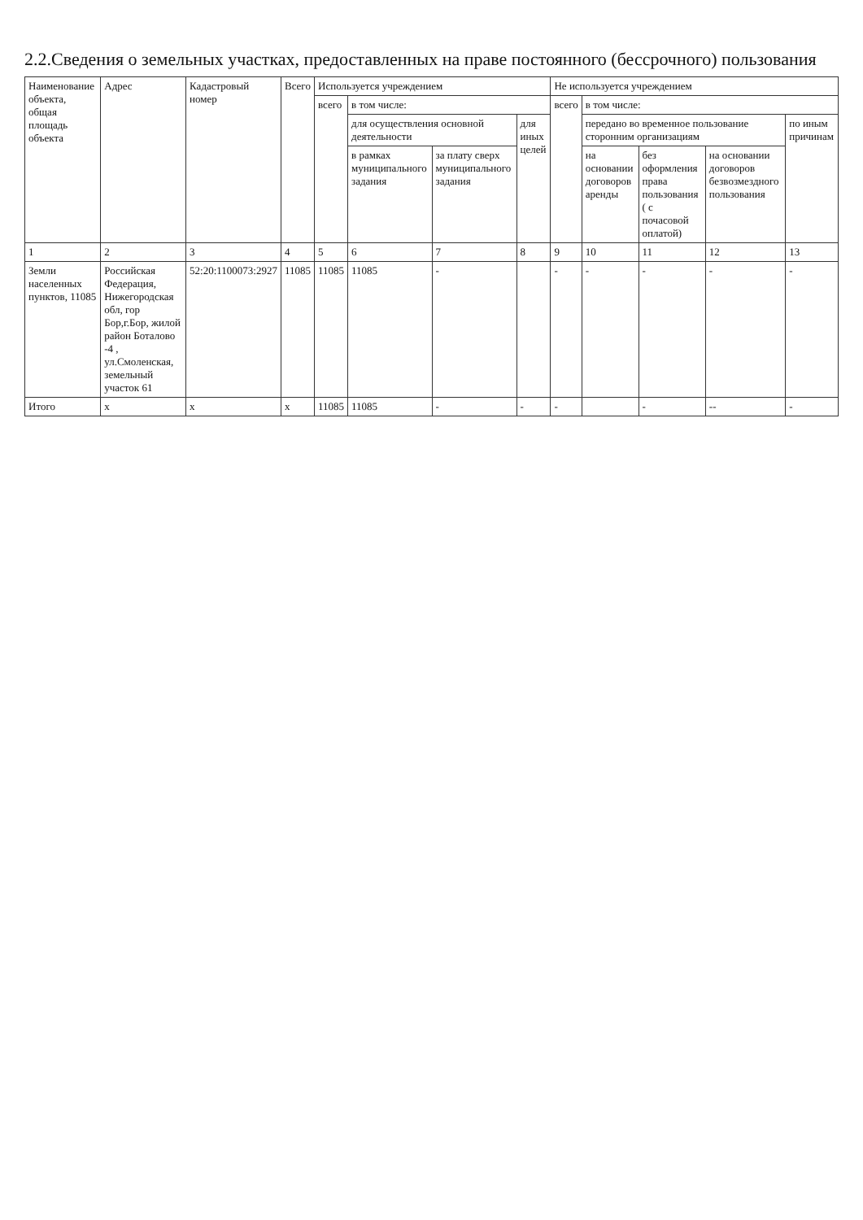2.2.Сведения о земельных участках, предоставленных на праве постоянного (бессрочного) пользования
| Наименование объекта, общая площадь объекта | Адрес | Кадастровый номер | Всего | Используется учреждением | | | | Не используется учреждением | | | | |
| --- | --- | --- | --- | --- | --- | --- | --- | --- | --- | --- | --- | --- |
| | | | | всего | в том числе: | | | всего | в том числе: | | | |
| | | | | | для осуществления основной деятельности | | для иных целей | | передано во временное пользование сторонним организациям | | | по иным причинам |
| | | | | | в рамках муниципального задания | за плату сверх муниципального задания | | | на основании договоров аренды | без оформления права пользования ( с почасовой оплатой) | на основании договоров безвозмездного пользования | |
| 1 | 2 | 3 | 4 | 5 | 6 | 7 | 8 | 9 | 10 | 11 | 12 | 13 |
| Земли населенных пунктов, 11085 | Российская Федерация, Нижегородская обл, гор Бор,г.Бор, жилой район Боталово -4 , ул.Смоленская, земельный участок 61 | 52:20:1100073:2927 | 11085 | 11085 | 11085 | - | | - | - | - | - | - |
| Итого | x | x | x | 11085 | 11085 | - | - | - | | - | -- | - |